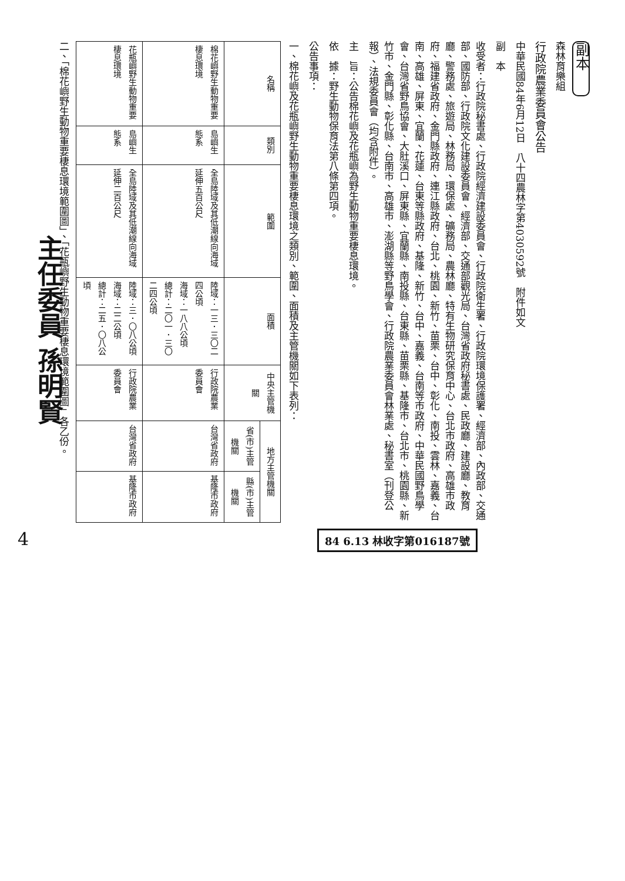副本
森林育樂組
行政院農業委員會公告
中華民國84年6月12日　八十四農林字第4030592號　附件如文
副　本
收受者：行政院秘書處、行政院經濟建設委員會、行政院衛生署、行政院環境保護署、經濟部、內政部、交通部、國防部、行政院文化建設委員會、經濟部、交通部觀光局、台灣省政府秘書處、民政廳、建設廳、教育廳、警務處、旅遊局、林務局、環保處、礦務局、農林廳、特有生物研究保育中心、台北市政府、高雄市政府、福建省政府、金門縣政府、連江縣政府、台北、桃園、新竹、苗栗、台中、彰化、南投、雲林、嘉義、台南、高雄、屏東、宜蘭、花蓮、台東等縣政府、基隆、新竹、台中、嘉義、台南等市政府、中華民國野鳥學會、台灣省野鳥協會、大肚溪口、屏東縣、宜蘭縣、南投縣、台東縣、苗栗縣、基隆市、台北市、桃園縣、新竹市、金門縣、彰化縣、台南市、高雄市、澎湖縣等野鳥學會、行政院農業委員會林業處、秘書室（刊登公報）、法規委員會（均含附件）。
主　旨：公告棉花嶼及花瓶嶼為野生動物重要棲息環境。
依　據：野生動物保育法第八條第四項。
公告事項：
一、棉花嶼及花瓶嶼野生動物重要棲息環境之類別、範圍、面積及主管機關如下表列：
| 名稱 | 類別 | 範圍 | 面積 | 中央主管機關 | 地方主管機關 | |
| --- | --- | --- | --- | --- | --- | --- |
| | | | | | 省(市)主管機關 | 縣(市)主管機關 |
| 棉花嶼野生動物重要棲息環境 | 島嶼生態系 | 全島陸域及其低潮線向海域延伸五百公尺 | 陸域：一三．三〇二四公頃 海域：一八八公頃 總計：二〇一．三〇二四公頃 | 行政院農業委員會 | 台灣省政府 | 基隆市政府 |
| 花瓶嶼野生動物重要棲息環境 | 島嶼生態系 | 全島陸域及其低潮線向海域延伸二百公尺 | 陸域：三．〇八公頃 海域：二二公頃 總計：二五．〇八公頃 | 行政院農業委員會 | 台灣省政府 | 基隆市政府 |
二、「棉花嶼野生動物重要棲息環境範圍圖」、「花瓶嶼野生動物重要棲息環境範圍圖」各乙份。
主任委員 孫明賢
84 6.13 林收字第016187號
4